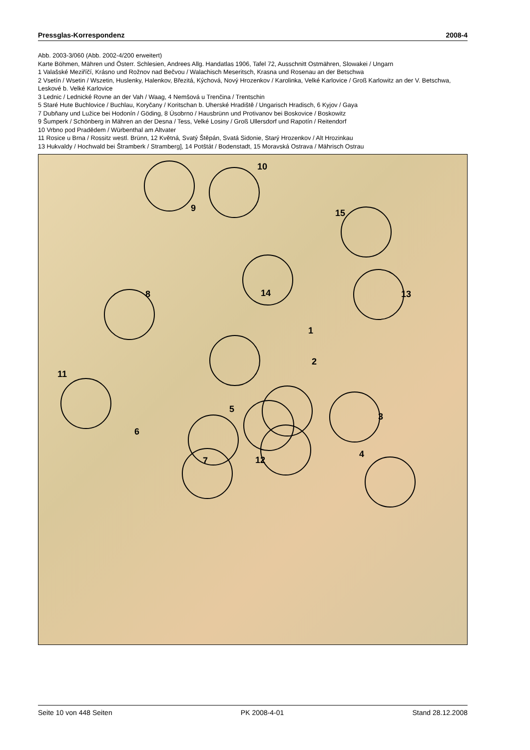Pressglas-Korrespondenz 2008-4
Abb. 2003-3/060 (Abb. 2002-4/200 erweitert)
Karte Böhmen, Mähren und Österr. Schlesien, Andrees Allg. Handatlas 1906, Tafel 72, Ausschnitt Ostmähren, Slowakei / Ungarn
1 Valašské Meziříčí, Krásno und Rožnov nad Bečvou / Walachisch Meseritsch, Krasna und Rosenau an der Betschwa
2 Vsetín / Wsetin / Wszetin, Huslenky, Halenkov, Březitá, Kýchová, Nový Hrozenkov / Karolinka, Velké Karlovice / Groß Karlowitz an der V. Betschwa, Leskové b. Velké Karlovice
3 Lednic / Lednické Rovne an der Vah / Waag, 4 Nemšová u Trenčina / Trentschin
5 Staré Hute Buchlovice / Buchlau, Koryčany / Koritschan b. Uherské Hradiště / Ungarisch Hradisch, 6 Kyjov / Gaya
7 Dubňany und Lužice bei Hodonín / Göding, 8 Úsobrno / Hausbrünn und Protivanov bei Boskovice / Boskowitz
9 Šumperk / Schönberg in Mähren an der Desna / Tess, Velké Losiny / Groß Ullersdorf und Rapotín / Reitendorf
10 Vrbno pod Pradědem / Würbenthal am Altvater
11 Rosice u Brna / Rossitz westl. Brünn, 12 Květná, Svatý Štěpán, Svatá Sidonie, Starý Hrozenkov / Alt Hrozinkau
13 Hukvaldy / Hochwald bei Štramberk / Stramberg], 14 Potštát / Bodenstadt, 15 Moravská Ostrava / Mährisch Ostrau
1
2
3
4
5
6
7
8
9
10
11
12
13
14
15
Seite 10 von 448 Seiten PK 2008-4-01 Stand 28.12.2008